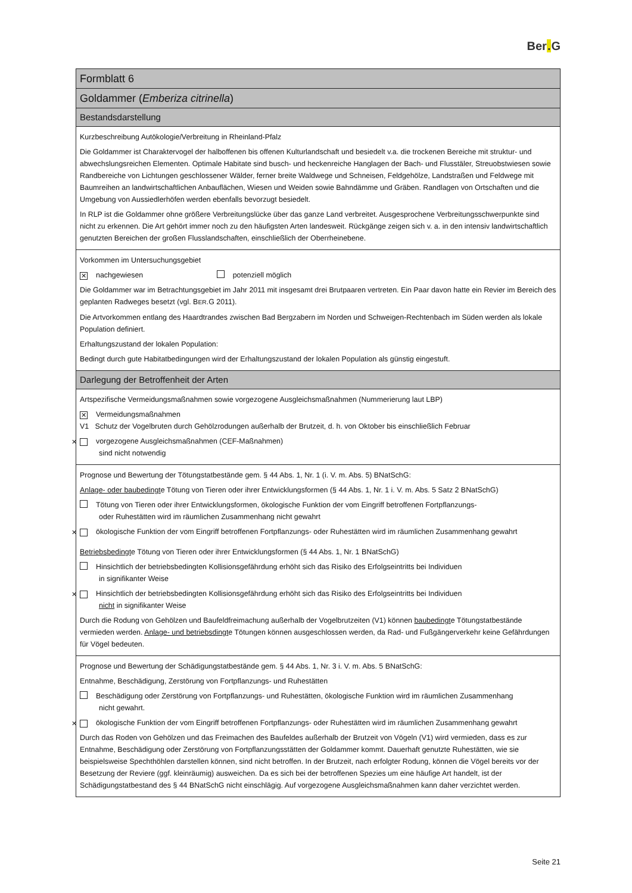Ber. G
| Formblatt 6 |
| Goldammer ( Emberiza citrinella ) |
| Bestandsdarstellung |
| Kurzbeschreibung Autökologie/Verbreitung in Rheinland-Pfalz Die Goldammer ist Charaktervogel der halboffenen bis offenen Kulturlandschaft und besiedelt v.a. die trockenen Bereiche mit struktur- und abwechslungsreichen Elementen. Optimale Habitate sind busch- und heckenreiche Hanglagen der Bach- und Flusstäler, Streuobstwiesen sowie Randbereiche von Lichtungen geschlossener Wälder, ferner breite Waldwege und Schneisen, Feldgehölze, Landstraßen und Feldwege mit Baumreihen an landwirtschaftlichen Anbauflächen, Wiesen und Weiden sowie Bahndämme und Gräben. Randlagen von Ortschaften und die Umgebung von Aussiedlerhöfen werden ebenfalls bevorzugt besiedelt. In RLP ist die Goldammer ohne größere Verbreitungslücke über das ganze Land verbreitet. Ausgesprochene Verbreitungsschwerpunkte sind nicht zu erkennen. Die Art gehört immer noch zu den häufigsten Arten landesweit. Rückgänge zeigen sich v. a. in den intensiv landwirtschaftlich genutzten Bereichen der großen Flusslandschaften, einschließlich der Oberrheinebene. |
| Vorkommen im Untersuchungsgebiet ✕ nachgewiesen potenziell möglich Die Goldammer war im Betrachtungsgebiet im Jahr 2011 mit insgesamt drei Brutpaaren vertreten. Ein Paar davon hatte ein Revier im Bereich des geplanten Radweges besetzt (vgl. B ER .G 2011). Die Artvorkommen entlang des Haardtrandes zwischen Bad Bergzabern im Norden und Schweigen-Rechtenbach im Süden werden als lokale Population definiert. Erhaltungszustand der lokalen Population: Bedingt durch gute Habitatbedingungen wird der Erhaltungszustand der lokalen Population als günstig eingestuft. |
| Darlegung der Betroffenheit der Arten |
| Artspezifische Vermeidungsmaßnahmen sowie vorgezogene Ausgleichsmaßnahmen (Nummerierung laut LBP) ✕ Vermeidungsmaßnahmen V1 Schutz der Vogelbruten durch Gehölzrodungen außerhalb der Brutzeit, d. h. von Oktober bis einschließlich Februar ✕ vorgezogene Ausgleichsmaßnahmen (CEF-Maßnahmen) sind nicht notwendig |
| Prognose und Bewertung der Tötungstatbestände gem. § 44 Abs. 1, Nr. 1 (i. V. m. Abs. 5) BNatSchG: Anlage- oder baubedingt e Tötung von Tieren oder ihrer Entwicklungsformen (§ 44 Abs. 1, Nr. 1 i. V. m. Abs. 5 Satz 2 BNatSchG) Tötung von Tieren oder ihrer Entwicklungsformen, ökologische Funktion der vom Eingriff betroffenen Fortpflanzungs- oder Ruhestätten wird im räumlichen Zusammenhang nicht gewahrt ✕ ökologische Funktion der vom Eingriff betroffenen Fortpflanzungs- oder Ruhestätten wird im räumlichen Zusammenhang gewahrt Betriebsbedingt e Tötung von Tieren oder ihrer Entwicklungsformen (§ 44 Abs. 1, Nr. 1 BNatSchG) Hinsichtlich der betriebsbedingten Kollisionsgefährdung erhöht sich das Risiko des Erfolgseintritts bei Individuen in signifikanter Weise ✕ Hinsichtlich der betriebsbedingten Kollisionsgefährdung erhöht sich das Risiko des Erfolgseintritts bei Individuen nicht in signifikanter Weise Durch die Rodung von Gehölzen und Baufeldfreimachung außerhalb der Vogelbrutzeiten (V1) können baubedingt e Tötungstatbestände vermieden werden. Anlage- und betriebsdingt e Tötungen können ausgeschlossen werden, da Rad- und Fußgängerverkehr keine Gefährdungen für Vögel bedeuten. |
| Prognose und Bewertung der Schädigungstatbestände gem. § 44 Abs. 1, Nr. 3 i. V. m. Abs. 5 BNatSchG: Entnahme, Beschädigung, Zerstörung von Fortpflanzungs- und Ruhestätten Beschädigung oder Zerstörung von Fortpflanzungs- und Ruhestätten, ökologische Funktion wird im räumlichen Zusammenhang nicht gewahrt. ✕ ökologische Funktion der vom Eingriff betroffenen Fortpflanzungs- oder Ruhestätten wird im räumlichen Zusammenhang gewahrt Durch das Roden von Gehölzen und das Freimachen des Baufeldes außerhalb der Brutzeit von Vögeln (V1) wird vermieden, dass es zur Entnahme, Beschädigung oder Zerstörung von Fortpflanzungsstätten der Goldammer kommt. Dauerhaft genutzte Ruhestätten, wie sie beispielsweise Spechthöhlen darstellen können, sind nicht betroffen. In der Brutzeit, nach erfolgter Rodung, können die Vögel bereits vor der Besetzung der Reviere (ggf. kleinräumig) ausweichen. Da es sich bei der betroffenen Spezies um eine häufige Art handelt, ist der Schädigungstatbestand des § 44 BNatSchG nicht einschlägig. Auf vorgezogene Ausgleichsmaßnahmen kann daher verzichtet werden. |
Seite 21